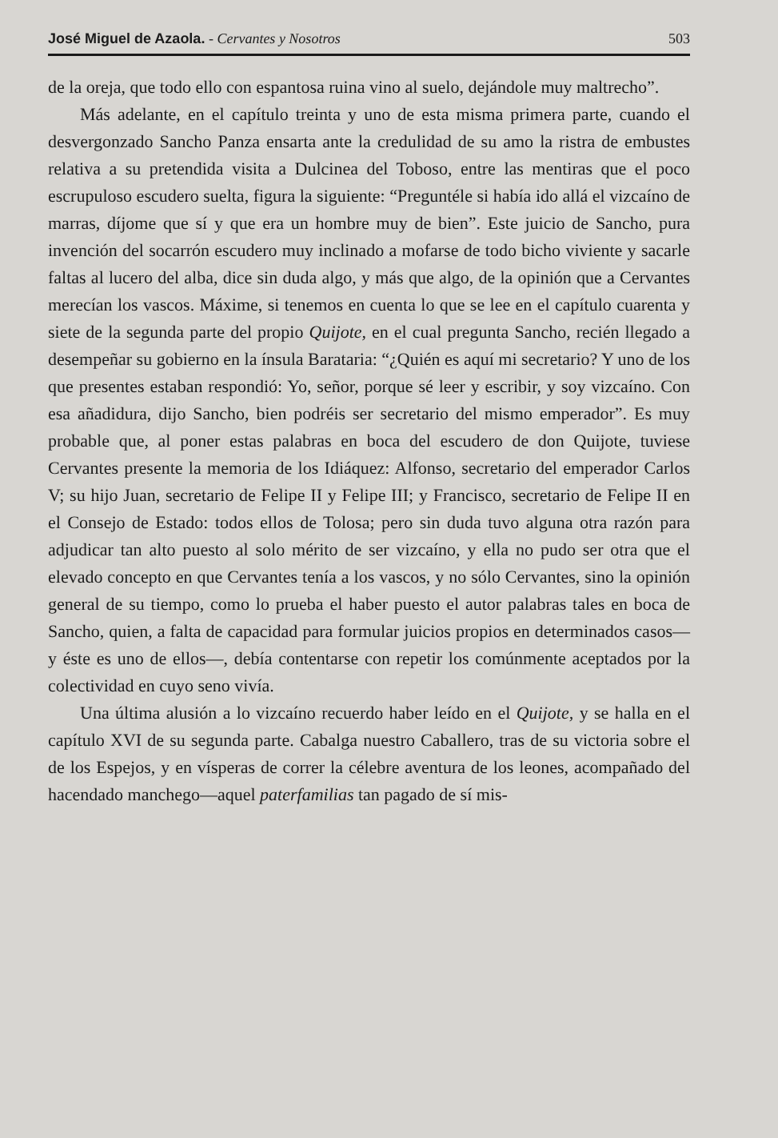José Miguel de Azaola. - Cervantes y Nosotros 503
de la oreja, que todo ello con espantosa ruina vino al suelo, dejándole muy maltrecho”.
Más adelante, en el capítulo treinta y uno de esta misma primera parte, cuando el desvergonzado Sancho Panza ensarta ante la credulidad de su amo la ristra de embustes relativa a su pretendida visita a Dulcinea del Toboso, entre las mentiras que el poco escrupuloso escudero suelta, figura la siguiente: “Preguntéle si había ido allá el vizcaíno de marras, díjome que sí y que era un hombre muy de bien”. Este juicio de Sancho, pura invención del socarrón escudero muy inclinado a mofarse de todo bicho viviente y sacarle faltas al lucero del alba, dice sin duda algo, y más que algo, de la opinión que a Cervantes merecían los vascos. Máxime, si tenemos en cuenta lo que se lee en el capítulo cuarenta y siete de la segunda parte del propio Quijote, en el cual pregunta Sancho, recién llegado a desempeñar su gobierno en la ínsula Barataria: “¿Quién es aquí mi secretario? Y uno de los que presentes estaban respondió: Yo, señor, porque sé leer y escribir, y soy vizcaíno. Con esa añadidura, dijo Sancho, bien podréis ser secretario del mismo emperador”. Es muy probable que, al poner estas palabras en boca del escudero de don Quijote, tuviese Cervantes presente la memoria de los Idiáquez: Alfonso, secretario del emperador Carlos V; su hijo Juan, secretario de Felipe II y Felipe III; y Francisco, secretario de Felipe II en el Consejo de Estado: todos ellos de Tolosa; pero sin duda tuvo alguna otra razón para adjudicar tan alto puesto al solo mérito de ser vizcaíno, y ella no pudo ser otra que el elevado concepto en que Cervantes tenía a los vascos, y no sólo Cervantes, sino la opinión general de su tiempo, como lo prueba el haber puesto el autor palabras tales en boca de Sancho, quien, a falta de capacidad para formular juicios propios en determinados casos—y éste es uno de ellos—, debía contentarse con repetir los comúnmente aceptados por la colectividad en cuyo seno vivía.
Una última alusión a lo vizcaíno recuerdo haber leído en el Quijote, y se halla en el capítulo XVI de su segunda parte. Cabalga nuestro Caballero, tras de su victoria sobre el de los Espejos, y en vísperas de correr la célebre aventura de los leones, acompañado del hacendado manchego—aquel paterfamilias tan pagado de sí mis-